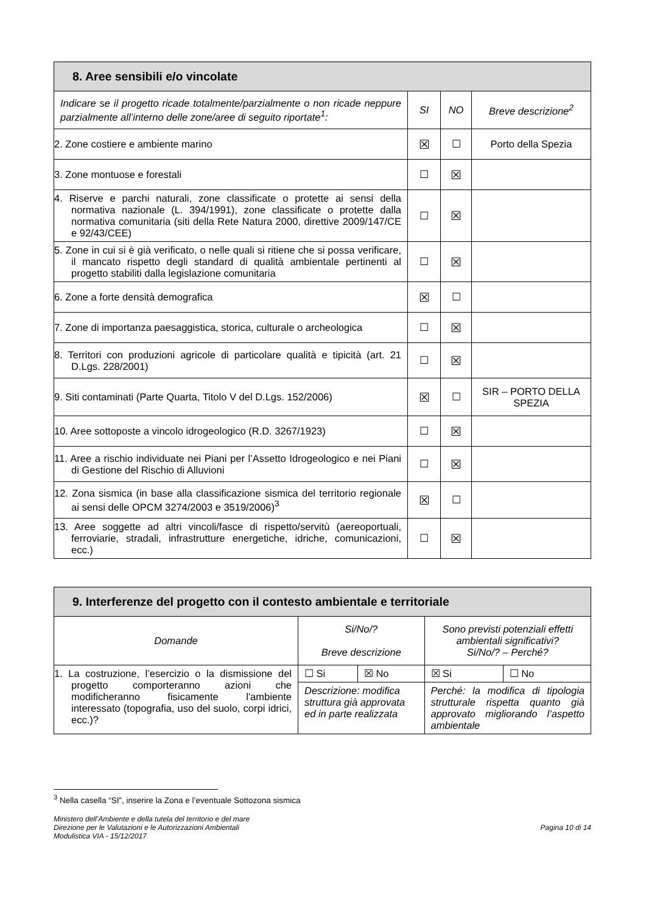| 8. Aree sensibili e/o vincolate | | | |
| --- | --- | --- | --- |
| Indicare se il progetto ricade totalmente/parzialmente o non ricade neppure parzialmente all’interno delle zone/aree di seguito riportate<sup>1</sup>: | SI | NO | Breve descrizione<sup>2</sup> |
| 2. Zone costiere e ambiente marino | ☒ | ☐ | Porto della Spezia |
| 3. Zone montuose e forestali | ☐ | ☒ | |
| 4. Riserve e parchi naturali, zone classificate o protette ai sensi della normativa nazionale (L. 394/1991), zone classificate o protette dalla normativa comunitaria (siti della Rete Natura 2000, direttive 2009/147/CE e 92/43/CEE) | ☐ | ☒ | |
| 5. Zone in cui si è già verificato, o nelle quali si ritiene che si possa verificare, il mancato rispetto degli standard di qualità ambientale pertinenti al progetto stabiliti dalla legislazione comunitaria | ☐ | ☒ | |
| 6. Zone a forte densità demografica | ☒ | ☐ | |
| 7. Zone di importanza paesaggistica, storica, culturale o archeologica | ☐ | ☒ | |
| 8. Territori con produzioni agricole di particolare qualità e tipicità (art. 21 D.Lgs. 228/2001) | ☐ | ☒ | |
| 9. Siti contaminati (Parte Quarta, Titolo V del D.Lgs. 152/2006) | ☒ | ☐ | SIR – PORTO DELLA SPEZIA |
| 10. Aree sottoposte a vincolo idrogeologico (R.D. 3267/1923) | ☐ | ☒ | |
| 11. Aree a rischio individuate nei Piani per l’Assetto Idrogeologico e nei Piani di Gestione del Rischio di Alluvioni | ☐ | ☒ | |
| 12. Zona sismica (in base alla classificazione sismica del territorio regionale ai sensi delle OPCM 3274/2003 e 3519/2006)<sup>3</sup> | ☒ | ☐ | |
| 13. Aree soggette ad altri vincoli/fasce di rispetto/servitù (aereoportuali, ferroviarie, stradali, infrastrutture energetiche, idriche, comunicazioni, ecc.) | ☐ | ☒ | |
| 9. Interferenze del progetto con il contesto ambientale e territoriale | | | | |
| --- | --- | --- | --- | --- |
| Domande | Si/No/? Breve descrizione | | Sono previsti potenziali effetti ambientali significativi? Si/No/? – Perché? | |
| 1. La costruzione, l’esercizio o la dismissione del progetto comporteranno azioni che modificheranno fisicamente l'ambiente interessato (topografia, uso del suolo, corpi idrici, ecc.)? | ☐ Si | ☒ No | ☒ Si | ☐ No |
| | Descrizione: modifica struttura già approvata ed in parte realizzata | | Perché: la modifica di tipologia strutturale rispetta quanto già approvato migliorando l’aspetto ambientale | |
<sup>3</sup> Nella casella “SI”, inserire la Zona e l’eventuale Sottozona sismica
Ministero dell’Ambiente e della tutela del territorio e del mare
Direzione per le Valutazioni e le Autorizzazioni Ambientali
Modulistica VIA - 15/12/2017
Pagina 10 di 14